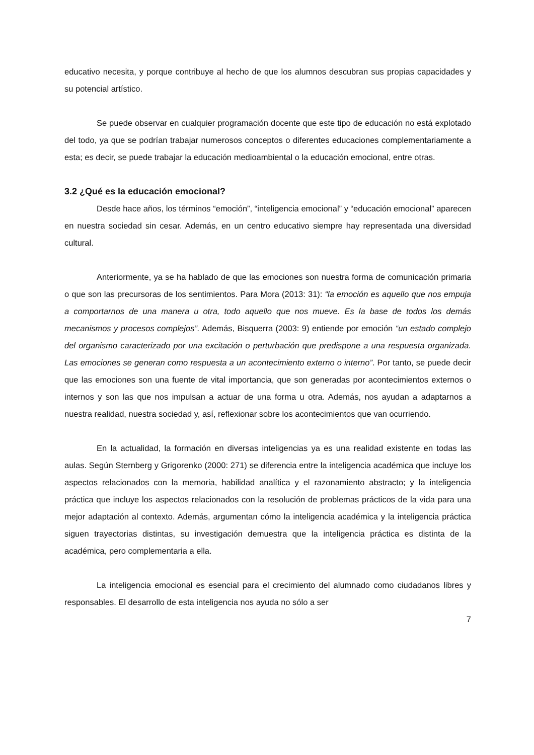educativo necesita, y porque contribuye al hecho de que los alumnos descubran sus propias capacidades y su potencial artístico.
Se puede observar en cualquier programación docente que este tipo de educación no está explotado del todo, ya que se podrían trabajar numerosos conceptos o diferentes educaciones complementariamente a esta; es decir, se puede trabajar la educación medioambiental o la educación emocional, entre otras.
3.2 ¿Qué es la educación emocional?
Desde hace años, los términos “emoción”, “inteligencia emocional” y “educación emocional” aparecen en nuestra sociedad sin cesar. Además, en un centro educativo siempre hay representada una diversidad cultural.
Anteriormente, ya se ha hablado de que las emociones son nuestra forma de comunicación primaria o que son las precursoras de los sentimientos. Para Mora (2013: 31): “la emoción es aquello que nos empuja a comportarnos de una manera u otra, todo aquello que nos mueve. Es la base de todos los demás mecanismos y procesos complejos”. Además, Bisquerra (2003: 9) entiende por emoción “un estado complejo del organismo caracterizado por una excitación o perturbación que predispone a una respuesta organizada. Las emociones se generan como respuesta a un acontecimiento externo o interno”. Por tanto, se puede decir que las emociones son una fuente de vital importancia, que son generadas por acontecimientos externos o internos y son las que nos impulsan a actuar de una forma u otra. Además, nos ayudan a adaptarnos a nuestra realidad, nuestra sociedad y, así, reflexionar sobre los acontecimientos que van ocurriendo.
En la actualidad, la formación en diversas inteligencias ya es una realidad existente en todas las aulas. Según Sternberg y Grigorenko (2000: 271) se diferencia entre la inteligencia académica que incluye los aspectos relacionados con la memoria, habilidad analítica y el razonamiento abstracto; y la inteligencia práctica que incluye los aspectos relacionados con la resolución de problemas prácticos de la vida para una mejor adaptación al contexto. Además, argumentan cómo la inteligencia académica y la inteligencia práctica siguen trayectorias distintas, su investigación demuestra que la inteligencia práctica es distinta de la académica, pero complementaria a ella.
La inteligencia emocional es esencial para el crecimiento del alumnado como ciudadanos libres y responsables. El desarrollo de esta inteligencia nos ayuda no sólo a ser
7